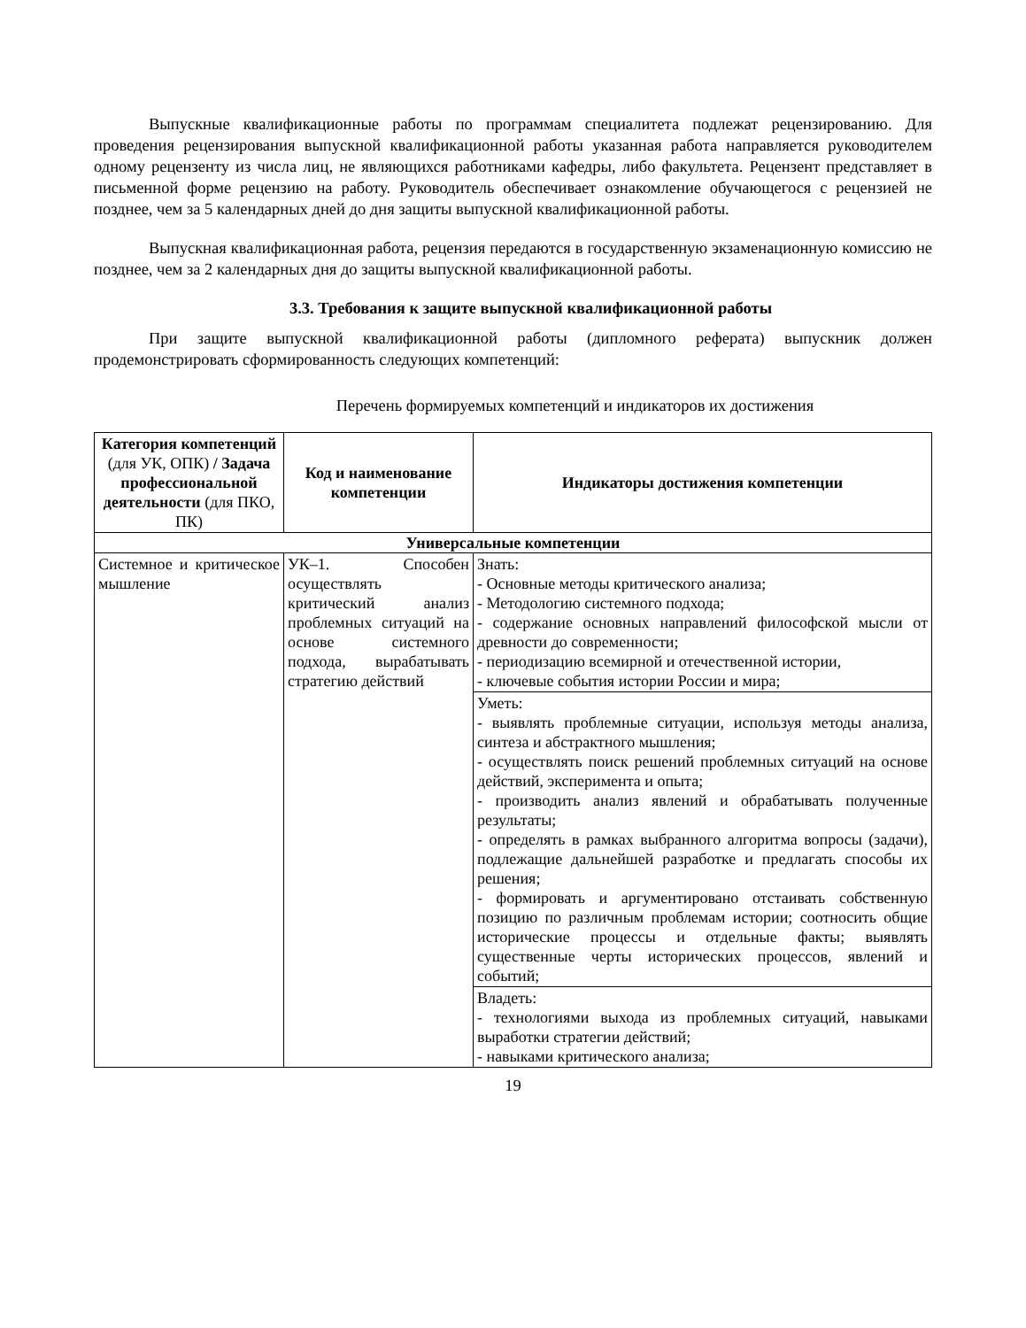Выпускные квалификационные работы по программам специалитета подлежат рецензированию. Для проведения рецензирования выпускной квалификационной работы указанная работа направляется руководителем одному рецензенту из числа лиц, не являющихся работниками кафедры, либо факультета. Рецензент представляет в письменной форме рецензию на работу. Руководитель обеспечивает ознакомление обучающегося с рецензией не позднее, чем за 5 календарных дней до дня защиты выпускной квалификационной работы.
Выпускная квалификационная работа, рецензия передаются в государственную экзаменационную комиссию не позднее, чем за 2 календарных дня до защиты выпускной квалификационной работы.
3.3. Требования к защите выпускной квалификационной работы
При защите выпускной квалификационной работы (дипломного реферата) выпускник должен продемонстрировать сформированность следующих компетенций:
Перечень формируемых компетенций и индикаторов их достижения
| Категория компетенций (для УК, ОПК) / Задача профессиональной деятельности (для ПКО, ПК) | Код и наименование компетенции | Индикаторы достижения компетенции |
| --- | --- | --- |
| Универсальные компетенции | | |
| Системное и критическое мышление | УК–1. Способен осуществлять критический анализ проблемных ситуаций на основе системного подхода, вырабатывать стратегию действий | Знать: - Основные методы критического анализа; - Методологию системного подхода; - содержание основных направлений философской мысли от древности до современности; - периодизацию всемирной и отечественной истории, - ключевые события истории России и мира; |
| | | Уметь: - выявлять проблемные ситуации, используя методы анализа, синтеза и абстрактного мышления; - осуществлять поиск решений проблемных ситуаций на основе действий, эксперимента и опыта; - производить анализ явлений и обрабатывать полученные результаты; - определять в рамках выбранного алгоритма вопросы (задачи), подлежащие дальнейшей разработке и предлагать способы их решения; - формировать и аргументировано отстаивать собственную позицию по различным проблемам истории; соотносить общие исторические процессы и отдельные факты; выявлять существенные черты исторических процессов, явлений и событий; |
| | | Владеть: - технологиями выхода из проблемных ситуаций, навыками выработки стратегии действий; - навыками критического анализа; |
19